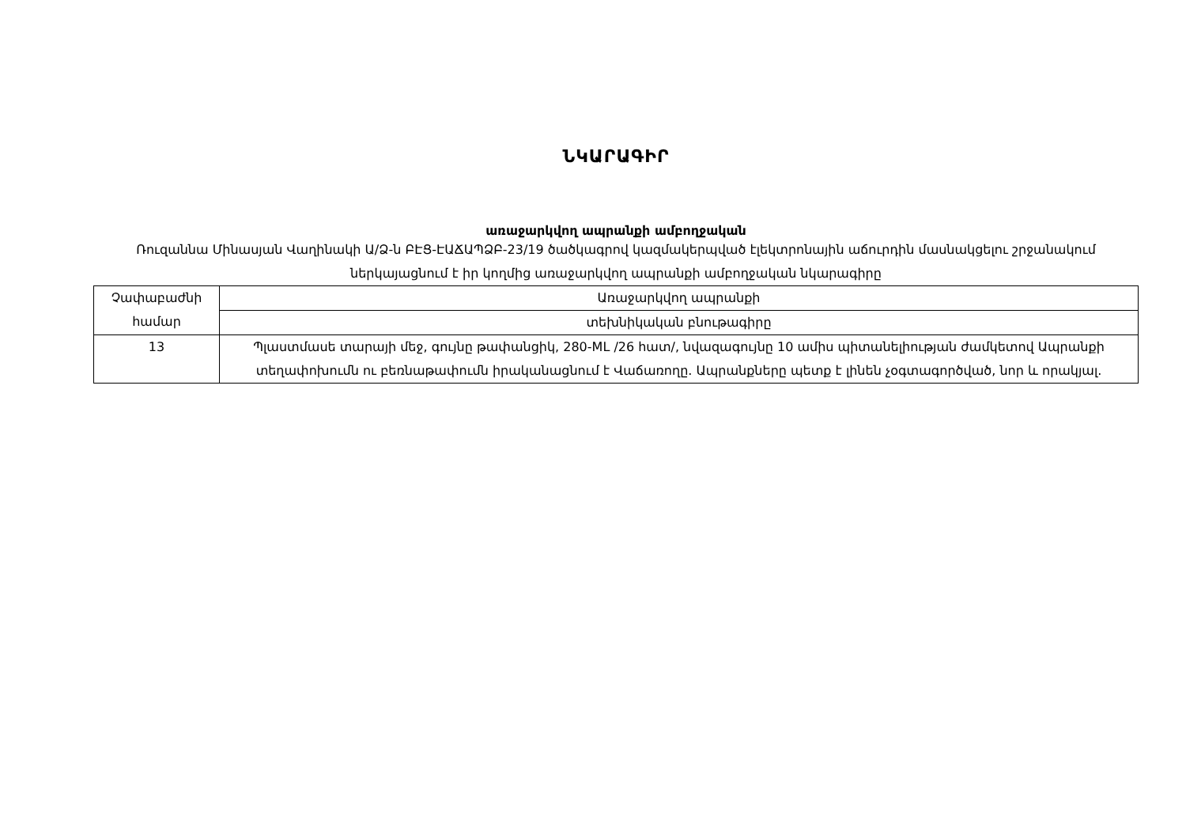ՆԿԱՐԱԳԻՐ
առաջարկվող ապրանքի ամբողջական
Ռուզաննա Մինասյան Վաղինակի Ա/Ձ-ն ԲԷՑ-ԷԱՃԱՊՁԲ-23/19 ծածկագրով կազմակերպված էլեկտրոնային աճուրդին մասնակցելու շրջանակում ներկայացնում է իր կողմից առաջարկվող ապրանքի ամբողջական նկարագիրը
| Չափաբաժնի համար | Առաջարկվող ապրանքի |
| | տեխնիկական բնութագիրը |
| 13 | Պլաստմասե տարայի մեջ, գույնը թափանցիկ, 280-ML /26 հատ/, նվազագույնը 10 ամիս պիտանելիության ժամկետով Ապրանքի տեղափոխումն ու բեռնաթափումն իրականացնում է Վաճառողը. Ապրանքները պետք է լինեն չօգտագործված, նոր և որակյալ. |